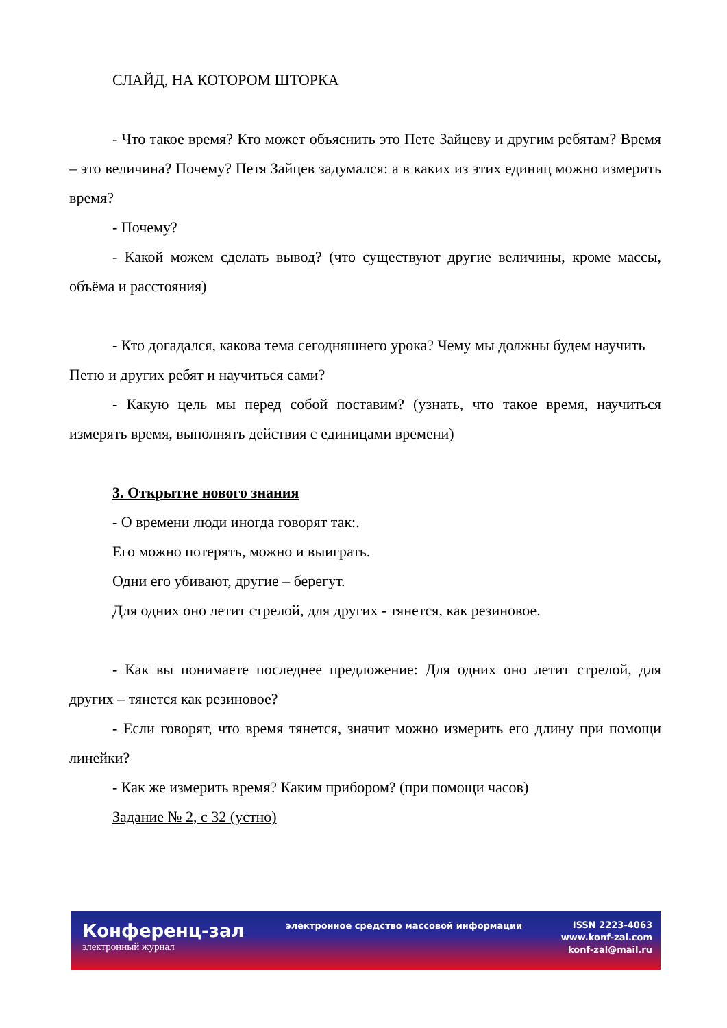СЛАЙД, НА КОТОРОМ ШТОРКА
- Что такое время? Кто может объяснить это Пете Зайцеву и другим ребятам? Время – это величина? Почему? Петя Зайцев задумался: а в каких из этих единиц можно измерить время?
- Почему?
- Какой можем сделать вывод? (что существуют другие величины, кроме массы, объёма и расстояния)
- Кто догадался, какова тема сегодняшнего урока? Чему мы должны будем научить Петю и других ребят и научиться сами?
- Какую цель мы перед собой поставим? (узнать, что такое время, научиться измерять время, выполнять действия с единицами времени)
3. Открытие нового знания
- О времени люди иногда говорят так:.
Его можно потерять, можно и выиграть.
Одни его убивают, другие – берегут.
Для одних оно летит стрелой, для других - тянется, как резиновое.
- Как вы понимаете последнее предложение: Для одних оно летит стрелой, для других – тянется как резиновое?
- Если говорят, что время тянется, значит можно измерить его длину при помощи линейки?
- Как же измерить время? Каким прибором? (при помощи часов)
Задание № 2, с 32 (устно)
Конференц-зал
электронный журнал
электронное средство массовой информации
ISSN 2223-4063
www.konf-zal.com
konf-zal@mail.ru